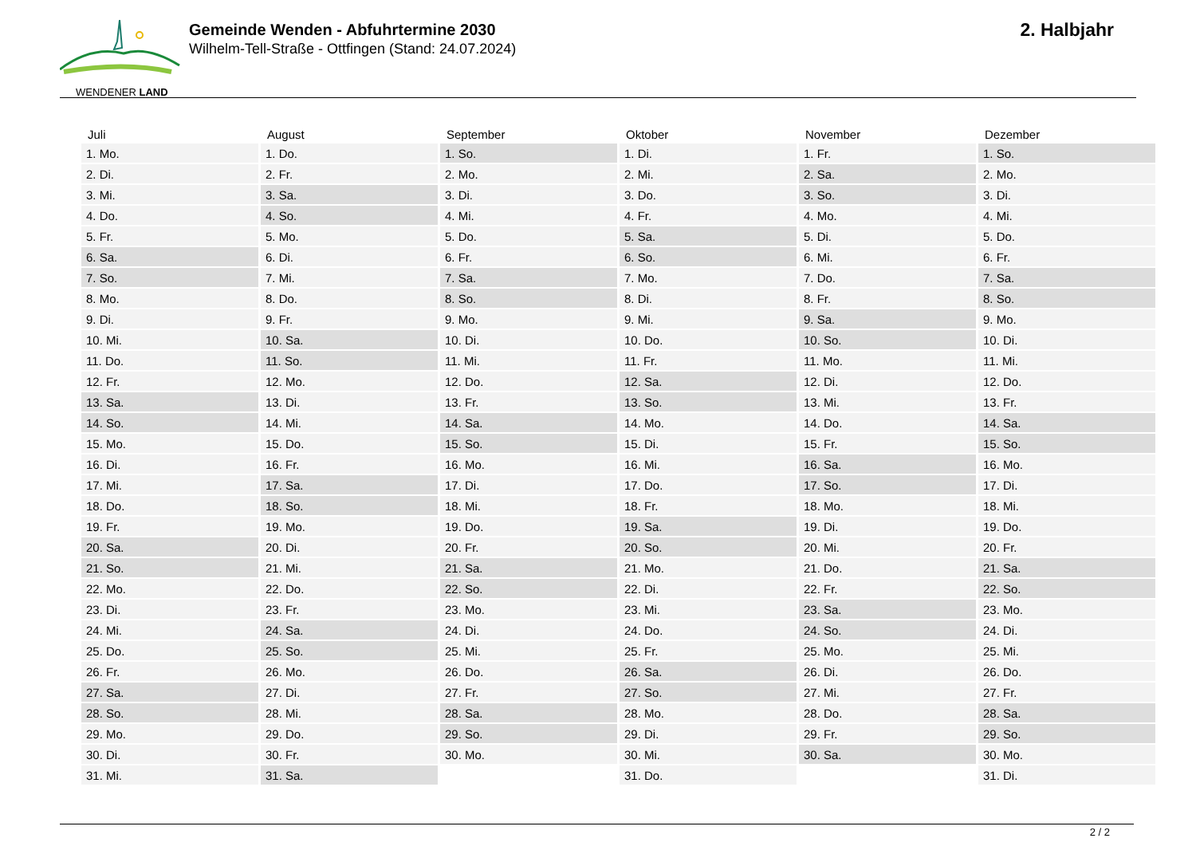WENDENER LAND
Gemeinde Wenden - Abfuhrtermine 2030
Wilhelm-Tell-Straße - Ottfingen (Stand: 24.07.2024)
2. Halbjahr
| Juli | August | September | Oktober | November | Dezember |
| --- | --- | --- | --- | --- | --- |
| 1. Mo. | 1. Do. | 1. So. | 1. Di. | 1. Fr. | 1. So. |
| 2. Di. | 2. Fr. | 2. Mo. | 2. Mi. | 2. Sa. | 2. Mo. |
| 3. Mi. | 3. Sa. | 3. Di. | 3. Do. | 3. So. | 3. Di. |
| 4. Do. | 4. So. | 4. Mi. | 4. Fr. | 4. Mo. | 4. Mi. |
| 5. Fr. | 5. Mo. | 5. Do. | 5. Sa. | 5. Di. | 5. Do. |
| 6. Sa. | 6. Di. | 6. Fr. | 6. So. | 6. Mi. | 6. Fr. |
| 7. So. | 7. Mi. | 7. Sa. | 7. Mo. | 7. Do. | 7. Sa. |
| 8. Mo. | 8. Do. | 8. So. | 8. Di. | 8. Fr. | 8. So. |
| 9. Di. | 9. Fr. | 9. Mo. | 9. Mi. | 9. Sa. | 9. Mo. |
| 10. Mi. | 10. Sa. | 10. Di. | 10. Do. | 10. So. | 10. Di. |
| 11. Do. | 11. So. | 11. Mi. | 11. Fr. | 11. Mo. | 11. Mi. |
| 12. Fr. | 12. Mo. | 12. Do. | 12. Sa. | 12. Di. | 12. Do. |
| 13. Sa. | 13. Di. | 13. Fr. | 13. So. | 13. Mi. | 13. Fr. |
| 14. So. | 14. Mi. | 14. Sa. | 14. Mo. | 14. Do. | 14. Sa. |
| 15. Mo. | 15. Do. | 15. So. | 15. Di. | 15. Fr. | 15. So. |
| 16. Di. | 16. Fr. | 16. Mo. | 16. Mi. | 16. Sa. | 16. Mo. |
| 17. Mi. | 17. Sa. | 17. Di. | 17. Do. | 17. So. | 17. Di. |
| 18. Do. | 18. So. | 18. Mi. | 18. Fr. | 18. Mo. | 18. Mi. |
| 19. Fr. | 19. Mo. | 19. Do. | 19. Sa. | 19. Di. | 19. Do. |
| 20. Sa. | 20. Di. | 20. Fr. | 20. So. | 20. Mi. | 20. Fr. |
| 21. So. | 21. Mi. | 21. Sa. | 21. Mo. | 21. Do. | 21. Sa. |
| 22. Mo. | 22. Do. | 22. So. | 22. Di. | 22. Fr. | 22. So. |
| 23. Di. | 23. Fr. | 23. Mo. | 23. Mi. | 23. Sa. | 23. Mo. |
| 24. Mi. | 24. Sa. | 24. Di. | 24. Do. | 24. So. | 24. Di. |
| 25. Do. | 25. So. | 25. Mi. | 25. Fr. | 25. Mo. | 25. Mi. |
| 26. Fr. | 26. Mo. | 26. Do. | 26. Sa. | 26. Di. | 26. Do. |
| 27. Sa. | 27. Di. | 27. Fr. | 27. So. | 27. Mi. | 27. Fr. |
| 28. So. | 28. Mi. | 28. Sa. | 28. Mo. | 28. Do. | 28. Sa. |
| 29. Mo. | 29. Do. | 29. So. | 29. Di. | 29. Fr. | 29. So. |
| 30. Di. | 30. Fr. | 30. Mo. | 30. Mi. | 30. Sa. | 30. Mo. |
| 31. Mi. | 31. Sa. | | 31. Do. | | 31. Di. |
2 / 2